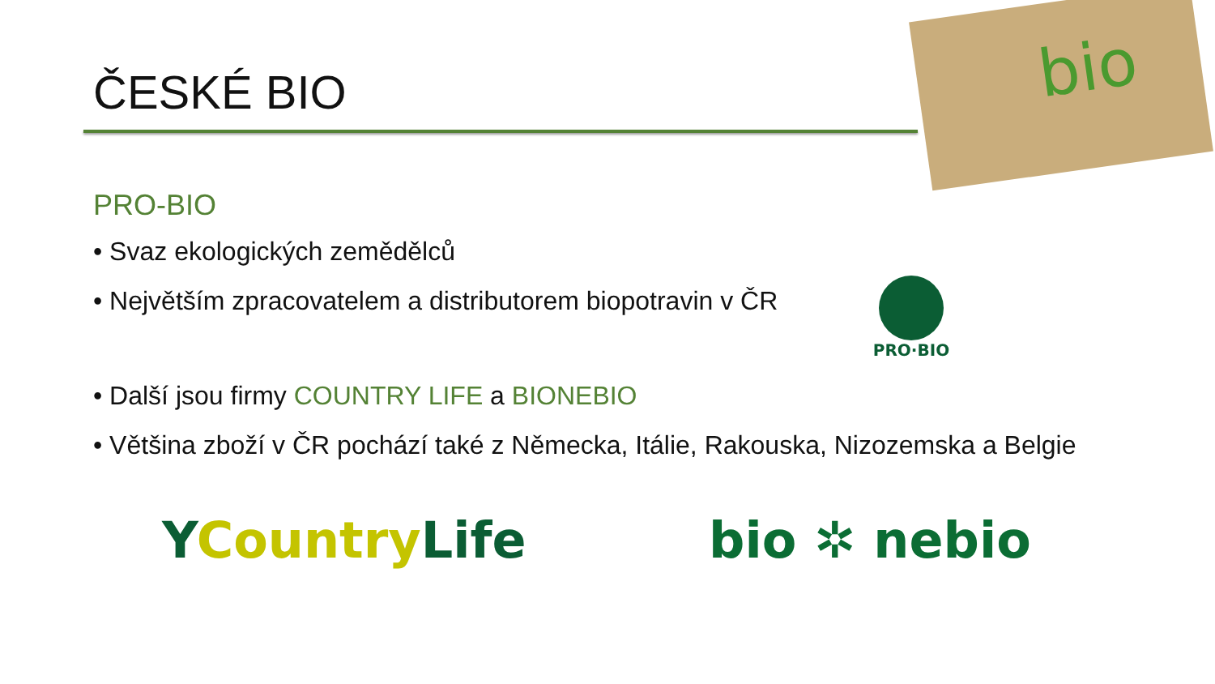ČESKÉ BIO
bio
PRO-BIO
• Svaz ekologických zemědělců
• Největším zpracovatelem a distributorem biopotravin v ČR
• Další jsou firmy COUNTRY LIFE a BIONEBIO
• Většina zboží v ČR pochází také z Německa, Itálie, Rakouska, Nizozemska a Belgie
PRO·BIO
YCountryLife bio ✲ nebio